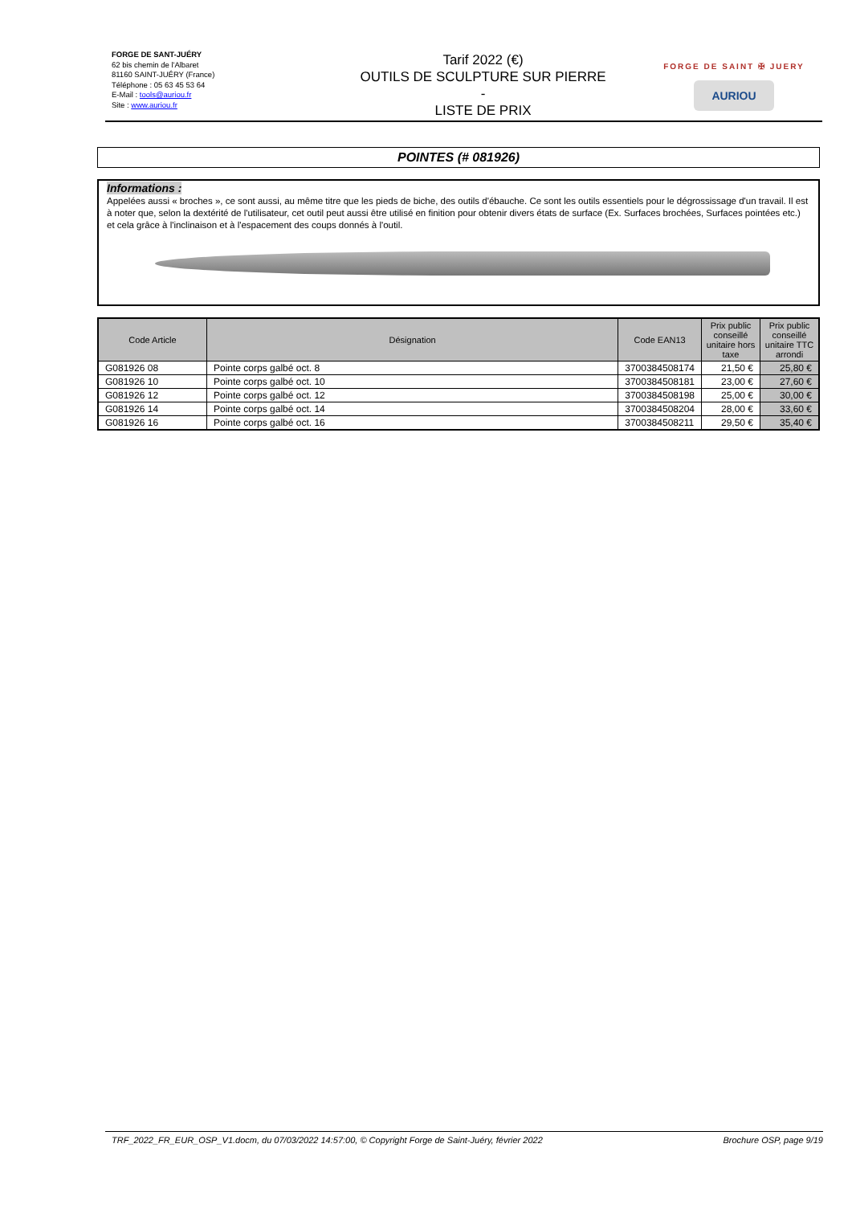FORGE DE SANT-JUÉRY
62 bis chemin de l'Albaret
81160 SAINT-JUÉRY (France)
Téléphone : 05 63 45 53 64
E-Mail : tools@auriou.fr
Site : www.auriou.fr
Tarif 2022 (€)
OUTILS DE SCULPTURE SUR PIERRE
-
LISTE DE PRIX
FORGE DE SAINT ✠ JUERY
AURIOU
POINTES (# 081926)
Informations :
Appelées aussi « broches », ce sont aussi, au même titre que les pieds de biche, des outils d'ébauche. Ce sont les outils essentiels pour le dégrossissage d'un travail. Il est à noter que, selon la dextérité de l'utilisateur, cet outil peut aussi être utilisé en finition pour obtenir divers états de surface (Ex. Surfaces brochées, Surfaces pointées etc.) et cela grâce à l'inclinaison et à l'espacement des coups donnés à l'outil.
| Code Article | Désignation | Code EAN13 | Prix public conseillé unitaire hors taxe | Prix public conseillé unitaire TTC arrondi |
| --- | --- | --- | --- | --- |
| G081926 08 | Pointe corps galbé oct. 8 | 3700384508174 | 21,50 € | 25,80 € |
| G081926 10 | Pointe corps galbé oct. 10 | 3700384508181 | 23,00 € | 27,60 € |
| G081926 12 | Pointe corps galbé oct. 12 | 3700384508198 | 25,00 € | 30,00 € |
| G081926 14 | Pointe corps galbé oct. 14 | 3700384508204 | 28,00 € | 33,60 € |
| G081926 16 | Pointe corps galbé oct. 16 | 3700384508211 | 29,50 € | 35,40 € |
TRF_2022_FR_EUR_OSP_V1.docm, du 07/03/2022 14:57:00, © Copyright Forge de Saint-Juéry, février 2022 Brochure OSP, page 9/19